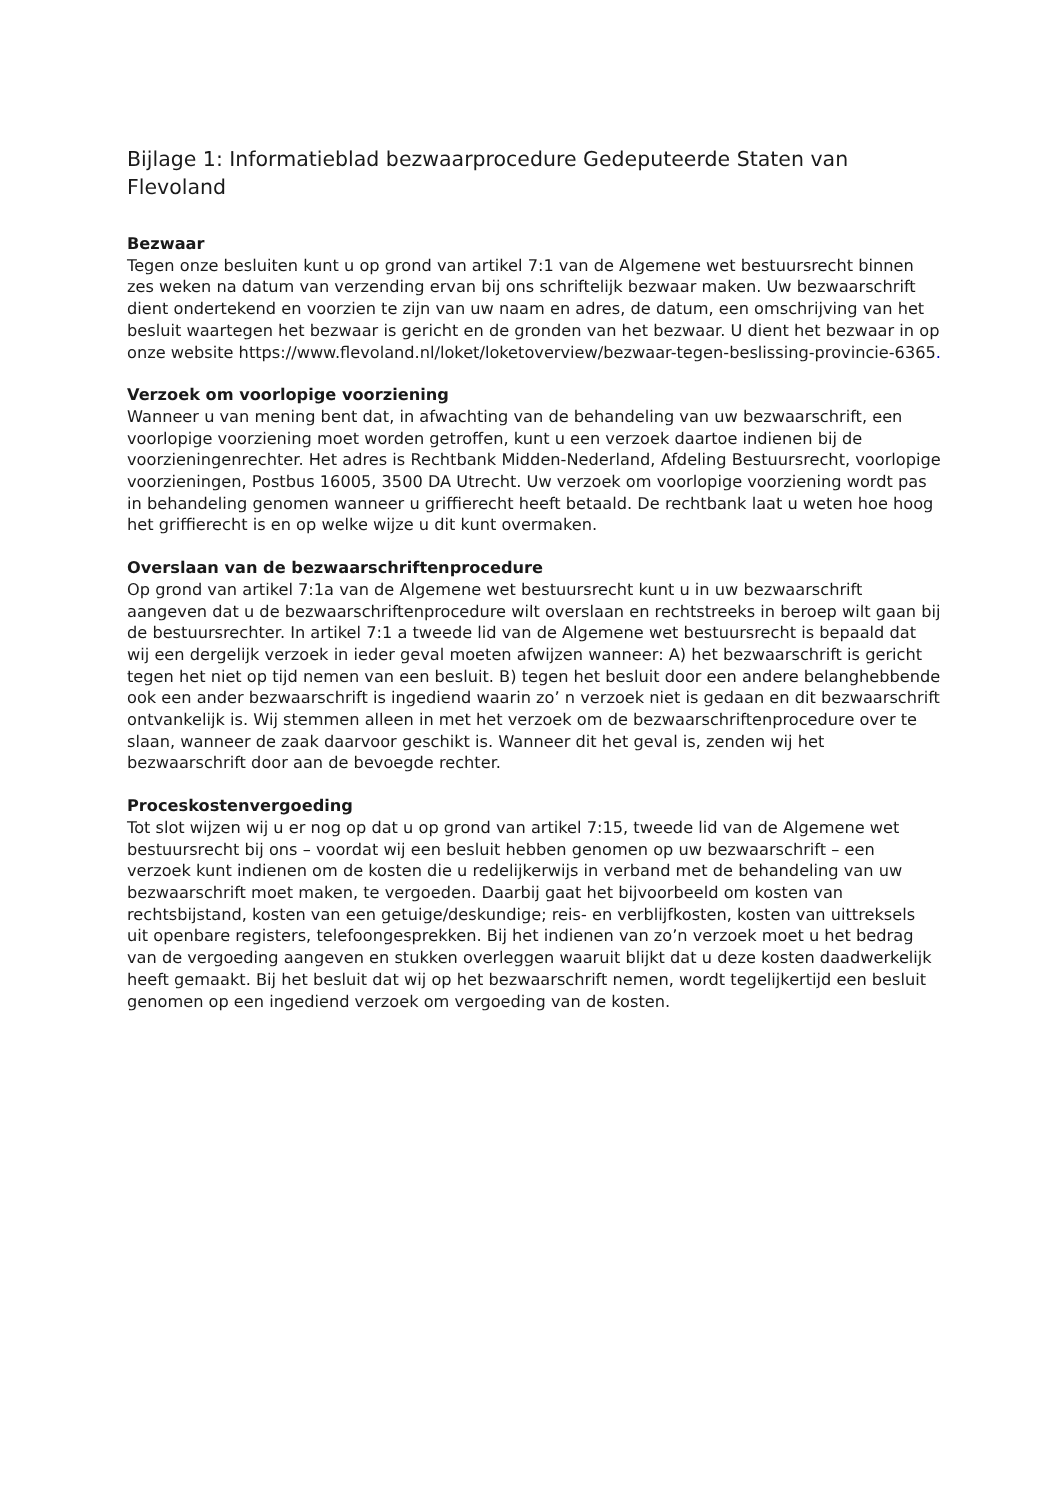Bijlage 1: Informatieblad bezwaarprocedure Gedeputeerde Staten van Flevoland
Bezwaar
Tegen onze besluiten kunt u op grond van artikel 7:1 van de Algemene wet bestuursrecht binnen zes weken na datum van verzending ervan bij ons schriftelijk bezwaar maken. Uw bezwaarschrift dient ondertekend en voorzien te zijn van uw naam en adres, de datum, een omschrijving van het besluit waartegen het bezwaar is gericht en de gronden van het bezwaar. U dient het bezwaar in op onze website https://www.flevoland.nl/loket/loketoverview/bezwaar-tegen-beslissing-provincie-6365.
Verzoek om voorlopige voorziening
Wanneer u van mening bent dat, in afwachting van de behandeling van uw bezwaarschrift, een voorlopige voorziening moet worden getroffen, kunt u een verzoek daartoe indienen bij de voorzieningenrechter. Het adres is Rechtbank Midden-Nederland, Afdeling Bestuursrecht, voorlopige voorzieningen, Postbus 16005, 3500 DA Utrecht. Uw verzoek om voorlopige voorziening wordt pas in behandeling genomen wanneer u griffierecht heeft betaald. De rechtbank laat u weten hoe hoog het griffierecht is en op welke wijze u dit kunt overmaken.
Overslaan van de bezwaarschriftenprocedure
Op grond van artikel 7:1a van de Algemene wet bestuursrecht kunt u in uw bezwaarschrift aangeven dat u de bezwaarschriftenprocedure wilt overslaan en rechtstreeks in beroep wilt gaan bij de bestuursrechter. In artikel 7:1 a tweede lid van de Algemene wet bestuursrecht is bepaald dat wij een dergelijk verzoek in ieder geval moeten afwijzen wanneer: A) het bezwaarschrift is gericht tegen het niet op tijd nemen van een besluit. B) tegen het besluit door een andere belanghebbende ook een ander bezwaarschrift is ingediend waarin zo’ n verzoek niet is gedaan en dit bezwaarschrift ontvankelijk is. Wij stemmen alleen in met het verzoek om de bezwaarschriftenprocedure over te slaan, wanneer de zaak daarvoor geschikt is. Wanneer dit het geval is, zenden wij het bezwaarschrift door aan de bevoegde rechter.
Proceskostenvergoeding
Tot slot wijzen wij u er nog op dat u op grond van artikel 7:15, tweede lid van de Algemene wet bestuursrecht bij ons – voordat wij een besluit hebben genomen op uw bezwaarschrift – een verzoek kunt indienen om de kosten die u redelijkerwijs in verband met de behandeling van uw bezwaarschrift moet maken, te vergoeden. Daarbij gaat het bijvoorbeeld om kosten van rechtsbijstand, kosten van een getuige/deskundige; reis- en verblijfkosten, kosten van uittreksels uit openbare registers, telefoongesprekken. Bij het indienen van zo’n verzoek moet u het bedrag van de vergoeding aangeven en stukken overleggen waaruit blijkt dat u deze kosten daadwerkelijk heeft gemaakt. Bij het besluit dat wij op het bezwaarschrift nemen, wordt tegelijkertijd een besluit genomen op een ingediend verzoek om vergoeding van de kosten.